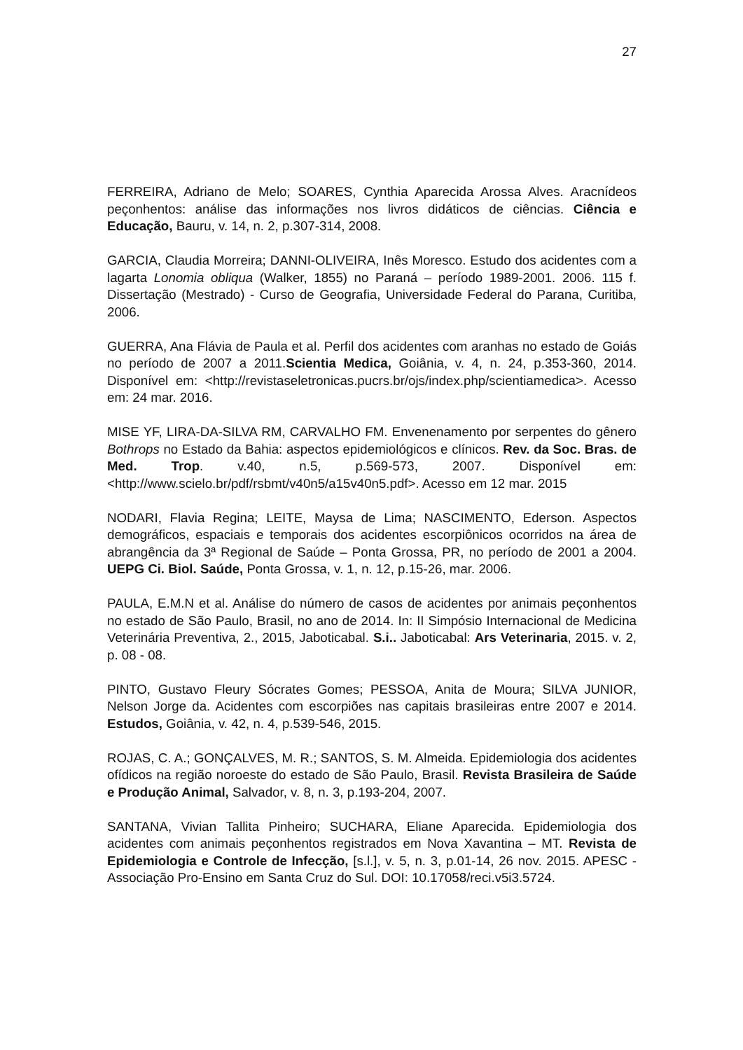27
FERREIRA, Adriano de Melo; SOARES, Cynthia Aparecida Arossa Alves. Aracnídeos peçonhentos: análise das informações nos livros didáticos de ciências. Ciência e Educação, Bauru, v. 14, n. 2, p.307-314, 2008.
GARCIA, Claudia Morreira; DANNI-OLIVEIRA, Inês Moresco. Estudo dos acidentes com a lagarta Lonomia obliqua (Walker, 1855) no Paraná – período 1989-2001. 2006. 115 f. Dissertação (Mestrado) - Curso de Geografia, Universidade Federal do Parana, Curitiba, 2006.
GUERRA, Ana Flávia de Paula et al. Perfil dos acidentes com aranhas no estado de Goiás no período de 2007 a 2011.Scientia Medica, Goiânia, v. 4, n. 24, p.353-360, 2014. Disponível em: <http://revistaseletronicas.pucrs.br/ojs/index.php/scientiamedica>. Acesso em: 24 mar. 2016.
MISE YF, LIRA-DA-SILVA RM, CARVALHO FM. Envenenamento por serpentes do gênero Bothrops no Estado da Bahia: aspectos epidemiológicos e clínicos. Rev. da Soc. Bras. de Med. Trop. v.40, n.5, p.569-573, 2007. Disponível em: <http://www.scielo.br/pdf/rsbmt/v40n5/a15v40n5.pdf>. Acesso em 12 mar. 2015
NODARI, Flavia Regina; LEITE, Maysa de Lima; NASCIMENTO, Ederson. Aspectos demográficos, espaciais e temporais dos acidentes escorpiônicos ocorridos na área de abrangência da 3ª Regional de Saúde – Ponta Grossa, PR, no período de 2001 a 2004. UEPG Ci. Biol. Saúde, Ponta Grossa, v. 1, n. 12, p.15-26, mar. 2006.
PAULA, E.M.N et al. Análise do número de casos de acidentes por animais peçonhentos no estado de São Paulo, Brasil, no ano de 2014. In: II Simpósio Internacional de Medicina Veterinária Preventiva, 2., 2015, Jaboticabal. S.i.. Jaboticabal: Ars Veterinaria, 2015. v. 2, p. 08 - 08.
PINTO, Gustavo Fleury Sócrates Gomes; PESSOA, Anita de Moura; SILVA JUNIOR, Nelson Jorge da. Acidentes com escorpiões nas capitais brasileiras entre 2007 e 2014. Estudos, Goiânia, v. 42, n. 4, p.539-546, 2015.
ROJAS, C. A.; GONÇALVES, M. R.; SANTOS, S. M. Almeida. Epidemiologia dos acidentes ofídicos na região noroeste do estado de São Paulo, Brasil. Revista Brasileira de Saúde e Produção Animal, Salvador, v. 8, n. 3, p.193-204, 2007.
SANTANA, Vivian Tallita Pinheiro; SUCHARA, Eliane Aparecida. Epidemiologia dos acidentes com animais peçonhentos registrados em Nova Xavantina – MT. Revista de Epidemiologia e Controle de Infecção, [s.l.], v. 5, n. 3, p.01-14, 26 nov. 2015. APESC - Associação Pro-Ensino em Santa Cruz do Sul. DOI: 10.17058/reci.v5i3.5724.